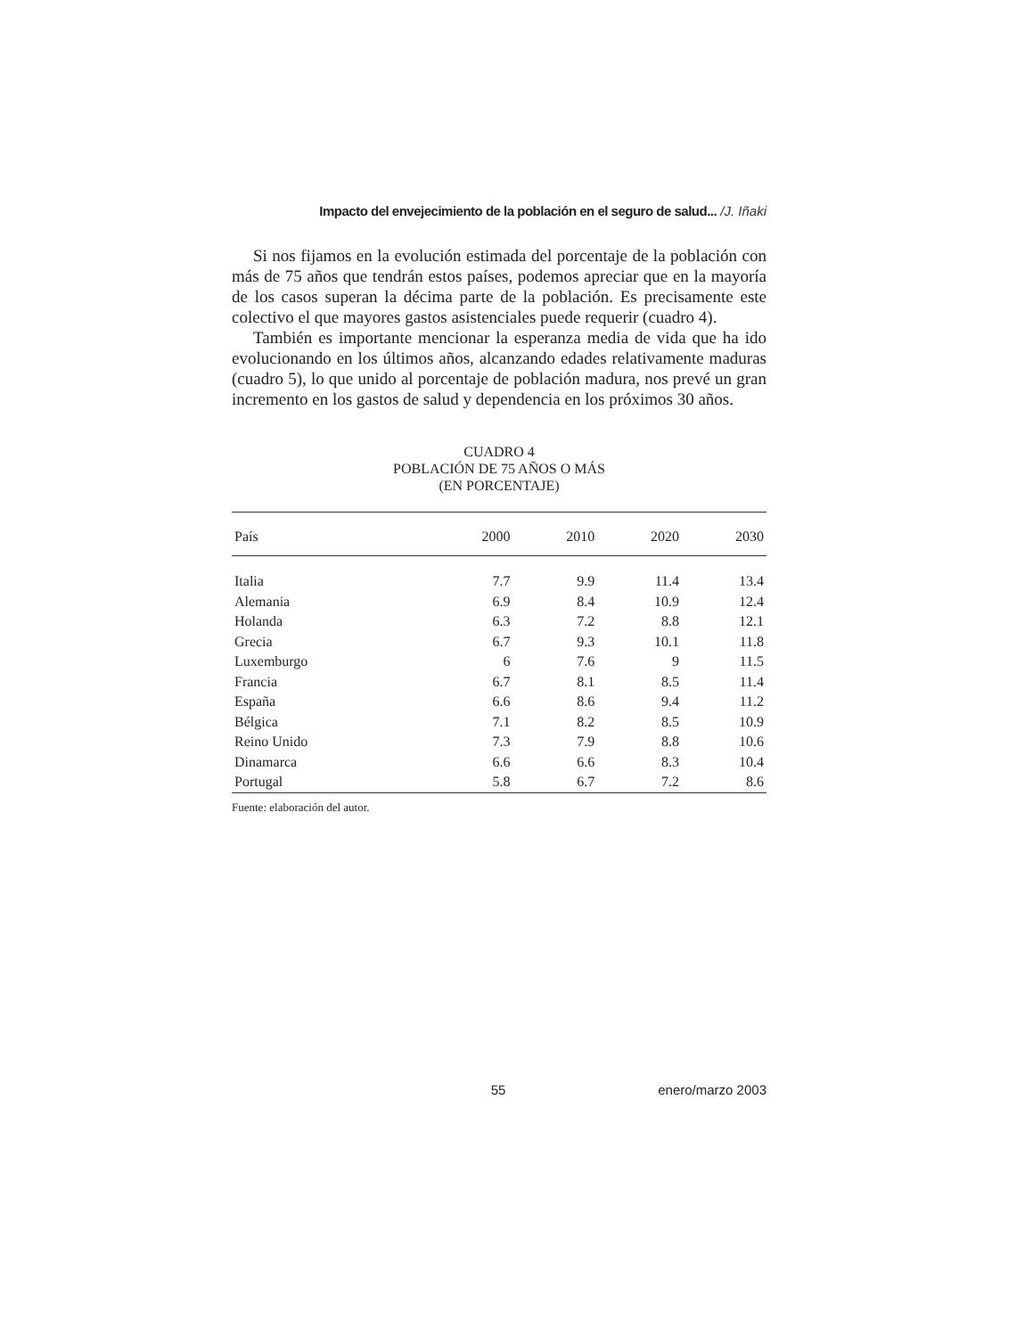Impacto del envejecimiento de la población en el seguro de salud... /J. Iñaki
Si nos fijamos en la evolución estimada del porcentaje de la población con más de 75 años que tendrán estos países, podemos apreciar que en la mayoría de los casos superan la décima parte de la población. Es precisamente este colectivo el que mayores gastos asistenciales puede requerir (cuadro 4).
También es importante mencionar la esperanza media de vida que ha ido evolucionando en los últimos años, alcanzando edades relativamente maduras (cuadro 5), lo que unido al porcentaje de población madura, nos prevé un gran incremento en los gastos de salud y dependencia en los próximos 30 años.
CUADRO 4
POBLACIÓN DE 75 AÑOS O MÁS
(EN PORCENTAJE)
| País | 2000 | 2010 | 2020 | 2030 |
| --- | --- | --- | --- | --- |
| Italia | 7.7 | 9.9 | 11.4 | 13.4 |
| Alemania | 6.9 | 8.4 | 10.9 | 12.4 |
| Holanda | 6.3 | 7.2 | 8.8 | 12.1 |
| Grecia | 6.7 | 9.3 | 10.1 | 11.8 |
| Luxemburgo | 6 | 7.6 | 9 | 11.5 |
| Francia | 6.7 | 8.1 | 8.5 | 11.4 |
| España | 6.6 | 8.6 | 9.4 | 11.2 |
| Bélgica | 7.1 | 8.2 | 8.5 | 10.9 |
| Reino Unido | 7.3 | 7.9 | 8.8 | 10.6 |
| Dinamarca | 6.6 | 6.6 | 8.3 | 10.4 |
| Portugal | 5.8 | 6.7 | 7.2 | 8.6 |
Fuente: elaboración del autor.
55 enero/marzo 2003